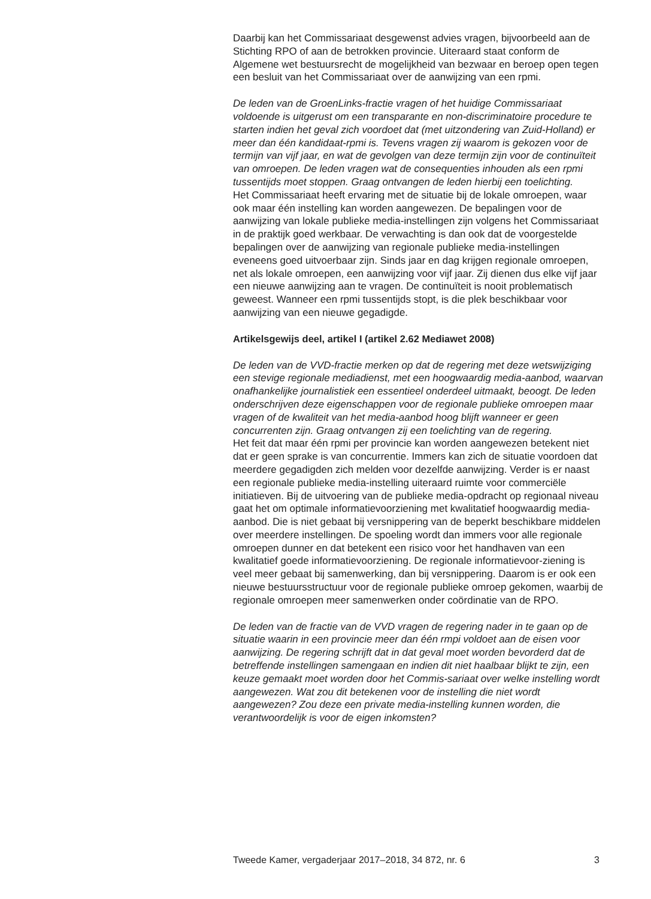Daarbij kan het Commissariaat desgewenst advies vragen, bijvoorbeeld aan de Stichting RPO of aan de betrokken provincie. Uiteraard staat conform de Algemene wet bestuursrecht de mogelijkheid van bezwaar en beroep open tegen een besluit van het Commissariaat over de aanwijzing van een rpmi.
De leden van de GroenLinks-fractie vragen of het huidige Commissariaat voldoende is uitgerust om een transparante en non-discriminatoire procedure te starten indien het geval zich voordoet dat (met uitzondering van Zuid-Holland) er meer dan één kandidaat-rpmi is. Tevens vragen zij waarom is gekozen voor de termijn van vijf jaar, en wat de gevolgen van deze termijn zijn voor de continuïteit van omroepen. De leden vragen wat de consequenties inhouden als een rpmi tussentijds moet stoppen. Graag ontvangen de leden hierbij een toelichting.
Het Commissariaat heeft ervaring met de situatie bij de lokale omroepen, waar ook maar één instelling kan worden aangewezen. De bepalingen voor de aanwijzing van lokale publieke media-instellingen zijn volgens het Commissariaat in de praktijk goed werkbaar. De verwachting is dan ook dat de voorgestelde bepalingen over de aanwijzing van regionale publieke media-instellingen eveneens goed uitvoerbaar zijn. Sinds jaar en dag krijgen regionale omroepen, net als lokale omroepen, een aanwijzing voor vijf jaar. Zij dienen dus elke vijf jaar een nieuwe aanwijzing aan te vragen. De continuïteit is nooit problematisch geweest. Wanneer een rpmi tussentijds stopt, is die plek beschikbaar voor aanwijzing van een nieuwe gegadigde.
Artikelsgewijs deel, artikel I (artikel 2.62 Mediawet 2008)
De leden van de VVD-fractie merken op dat de regering met deze wetswijziging een stevige regionale mediadienst, met een hoogwaardig media-aanbod, waarvan onafhankelijke journalistiek een essentieel onderdeel uitmaakt, beoogt. De leden onderschrijven deze eigenschappen voor de regionale publieke omroepen maar vragen of de kwaliteit van het media-aanbod hoog blijft wanneer er geen concurrenten zijn. Graag ontvangen zij een toelichting van de regering.
Het feit dat maar één rpmi per provincie kan worden aangewezen betekent niet dat er geen sprake is van concurrentie. Immers kan zich de situatie voordoen dat meerdere gegadigden zich melden voor dezelfde aanwijzing. Verder is er naast een regionale publieke media-instelling uiteraard ruimte voor commerciële initiatieven. Bij de uitvoering van de publieke media-opdracht op regionaal niveau gaat het om optimale informatievoorziening met kwalitatief hoogwaardig media-aanbod. Die is niet gebaat bij versnippering van de beperkt beschikbare middelen over meerdere instellingen. De spoeling wordt dan immers voor alle regionale omroepen dunner en dat betekent een risico voor het handhaven van een kwalitatief goede informatievoorziening. De regionale informatievoor-ziening is veel meer gebaat bij samenwerking, dan bij versnippering. Daarom is er ook een nieuwe bestuursstructuur voor de regionale publieke omroep gekomen, waarbij de regionale omroepen meer samenwerken onder coördinatie van de RPO.
De leden van de fractie van de VVD vragen de regering nader in te gaan op de situatie waarin in een provincie meer dan één rmpi voldoet aan de eisen voor aanwijzing. De regering schrijft dat in dat geval moet worden bevorderd dat de betreffende instellingen samengaan en indien dit niet haalbaar blijkt te zijn, een keuze gemaakt moet worden door het Commis-sariaat over welke instelling wordt aangewezen. Wat zou dit betekenen voor de instelling die niet wordt aangewezen? Zou deze een private media-instelling kunnen worden, die verantwoordelijk is voor de eigen inkomsten?
Tweede Kamer, vergaderjaar 2017–2018, 34 872, nr. 6 3